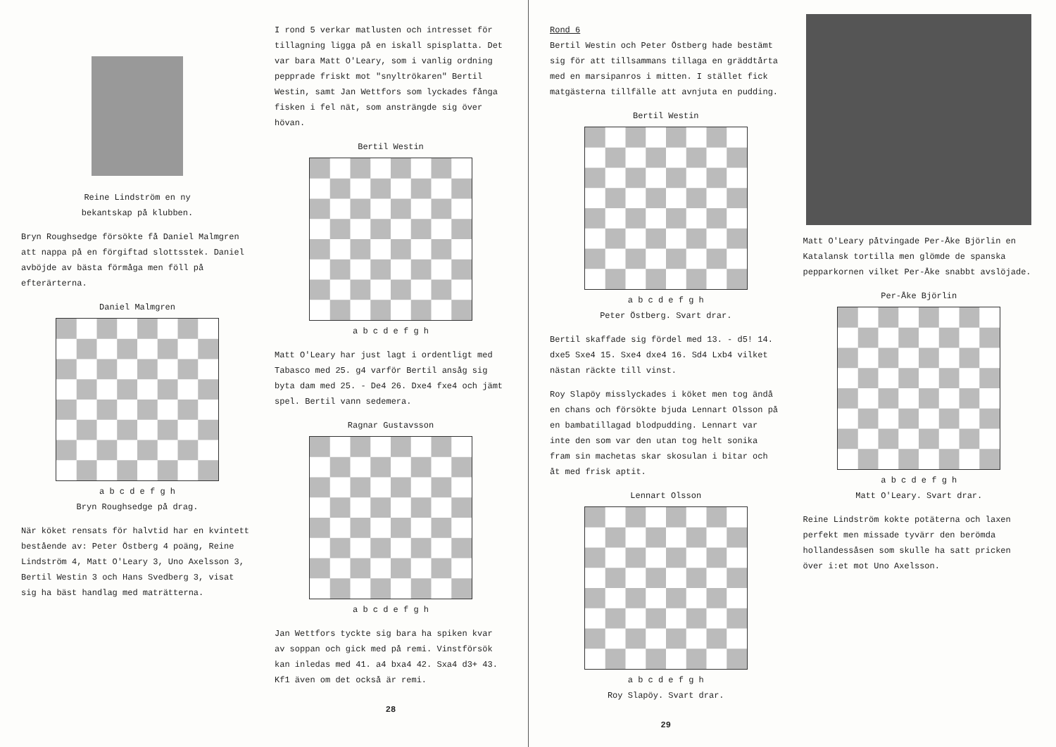Reine Lindström en ny
bekantskap på klubben.
Bryn Roughsedge försökte få Daniel Malmgren att nappa på en förgiftad slottsstek. Daniel avböjde av bästa förmåga men föll på efterärterna.
Daniel Malmgren
a b c d e f g h
Bryn Roughsedge på drag.
När köket rensats för halvtid har en kvintett bestående av: Peter Östberg 4 poäng, Reine Lindström 4, Matt O'Leary 3, Uno Axelsson 3, Bertil Westin 3 och Hans Svedberg 3, visat sig ha bäst handlag med maträtterna.
I rond 5 verkar matlusten och intresset för tillagning ligga på en iskall spisplatta. Det var bara Matt O'Leary, som i vanlig ordning pepprade friskt mot "snyltrökaren" Bertil Westin, samt Jan Wettfors som lyckades fånga fisken i fel nät, som ansträngde sig över hövan.
Bertil Westin
a b c d e f g h
Matt O'Leary har just lagt i ordentligt med Tabasco med 25. g4 varför Bertil ansåg sig byta dam med 25. - De4 26. Dxe4 fxe4 och jämt spel. Bertil vann sedemera.
Ragnar Gustavsson
a b c d e f g h
Jan Wettfors tyckte sig bara ha spiken kvar av soppan och gick med på remi. Vinstförsök kan inledas med 41. a4 bxa4 42. Sxa4 d3+ 43. Kf1 även om det också är remi.
28
Rond 6
Bertil Westin och Peter Östberg hade bestämt sig för att tillsammans tillaga en gräddtårta med en marsipanros i mitten. I stället fick matgästerna tillfälle att avnjuta en pudding.
Bertil Westin
a b c d e f g h
Peter Östberg. Svart drar.
Bertil skaffade sig fördel med 13. - d5! 14. dxe5 Sxe4 15. Sxe4 dxe4 16. Sd4 Lxb4 vilket nästan räckte till vinst.
Roy Slapöy misslyckades i köket men tog ändå en chans och försökte bjuda Lennart Olsson på en bambatillagad blodpudding. Lennart var inte den som var den utan tog helt sonika fram sin machetas skar skosulan i bitar och åt med frisk aptit.
Lennart Olsson
a b c d e f g h
Roy Slapöy. Svart drar.
29
Matt O'Leary påtvingade Per-Åke Björlin en Katalansk tortilla men glömde de spanska pepparkornen vilket Per-Åke snabbt avslöjade.
Per-Åke Björlin
a b c d e f g h
Matt O'Leary. Svart drar.
Reine Lindström kokte potäterna och laxen perfekt men missade tyvärr den berömda hollandessåsen som skulle ha satt pricken över i:et mot Uno Axelsson.